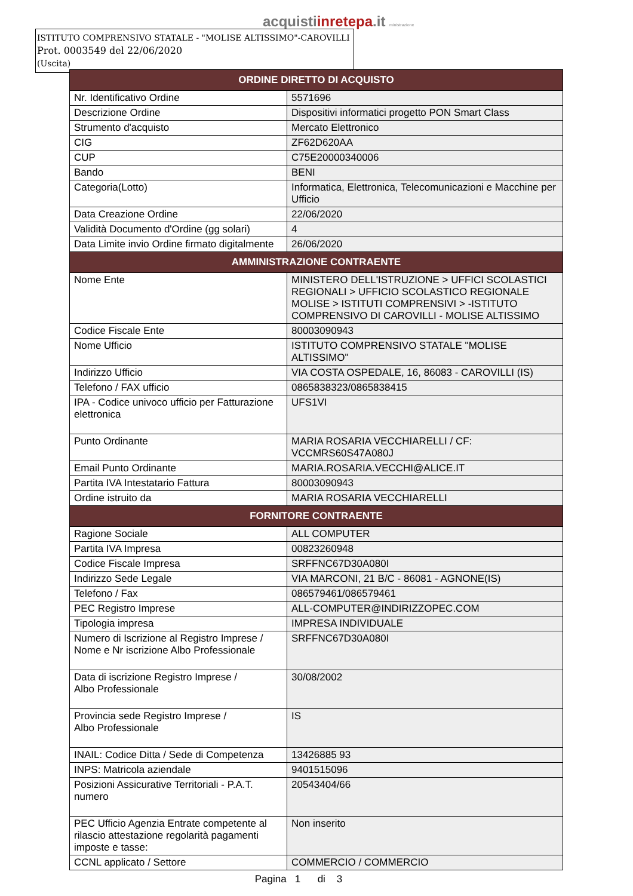acquistiinretepa.it ministrazione
ISTITUTO COMPRENSIVO STATALE - "MOLISE ALTISSIMO"-CAROVILLI
Prot. 0003549 del 22/06/2020
(Uscita)
| ORDINE DIRETTO DI ACQUISTO | |
| --- | --- |
| Nr. Identificativo Ordine | 5571696 |
| Descrizione Ordine | Dispositivi informatici progetto PON Smart Class |
| Strumento d'acquisto | Mercato Elettronico |
| CIG | ZF62D620AA |
| CUP | C75E20000340006 |
| Bando | BENI |
| Categoria(Lotto) | Informatica, Elettronica, Telecomunicazioni e Macchine per Ufficio |
| Data Creazione Ordine | 22/06/2020 |
| Validità Documento d'Ordine (gg solari) | 4 |
| Data Limite invio Ordine firmato digitalmente | 26/06/2020 |
| AMMINISTRAZIONE CONTRAENTE | |
| Nome Ente | MINISTERO DELL'ISTRUZIONE > UFFICI SCOLASTICI REGIONALI > UFFICIO SCOLASTICO REGIONALE MOLISE > ISTITUTI COMPRENSIVI > -ISTITUTO COMPRENSIVO DI CAROVILLI - MOLISE ALTISSIMO |
| Codice Fiscale Ente | 80003090943 |
| Nome Ufficio | ISTITUTO COMPRENSIVO STATALE "MOLISE ALTISSIMO" |
| Indirizzo Ufficio | VIA COSTA OSPEDALE, 16, 86083 - CAROVILLI (IS) |
| Telefono / FAX ufficio | 0865838323/0865838415 |
| IPA - Codice univoco ufficio per Fatturazione elettronica | UFS1VI |
| Punto Ordinante | MARIA ROSARIA VECCHIARELLI / CF: VCCMRS60S47A080J |
| Email Punto Ordinante | MARIA.ROSARIA.VECCHI@ALICE.IT |
| Partita IVA Intestatario Fattura | 80003090943 |
| Ordine istruito da | MARIA ROSARIA VECCHIARELLI |
| FORNITORE CONTRAENTE | |
| Ragione Sociale | ALL COMPUTER |
| Partita IVA Impresa | 00823260948 |
| Codice Fiscale Impresa | SRFFNC67D30A080I |
| Indirizzo Sede Legale | VIA MARCONI, 21 B/C - 86081 - AGNONE(IS) |
| Telefono / Fax | 086579461/086579461 |
| PEC Registro Imprese | ALL-COMPUTER@INDIRIZZOPEC.COM |
| Tipologia impresa | IMPRESA INDIVIDUALE |
| Numero di Iscrizione al Registro Imprese / Nome e Nr iscrizione Albo Professionale | SRFFNC67D30A080I |
| Data di iscrizione Registro Imprese / Albo Professionale | 30/08/2002 |
| Provincia sede Registro Imprese / Albo Professionale | IS |
| INAIL: Codice Ditta / Sede di Competenza | 13426885 93 |
| INPS: Matricola aziendale | 9401515096 |
| Posizioni Assicurative Territoriali - P.A.T. numero | 20543404/66 |
| PEC Ufficio Agenzia Entrate competente al rilascio attestazione regolarità pagamenti imposte e tasse: | Non inserito |
| CCNL applicato / Settore | COMMERCIO / COMMERCIO |
Pagina 1 di 3